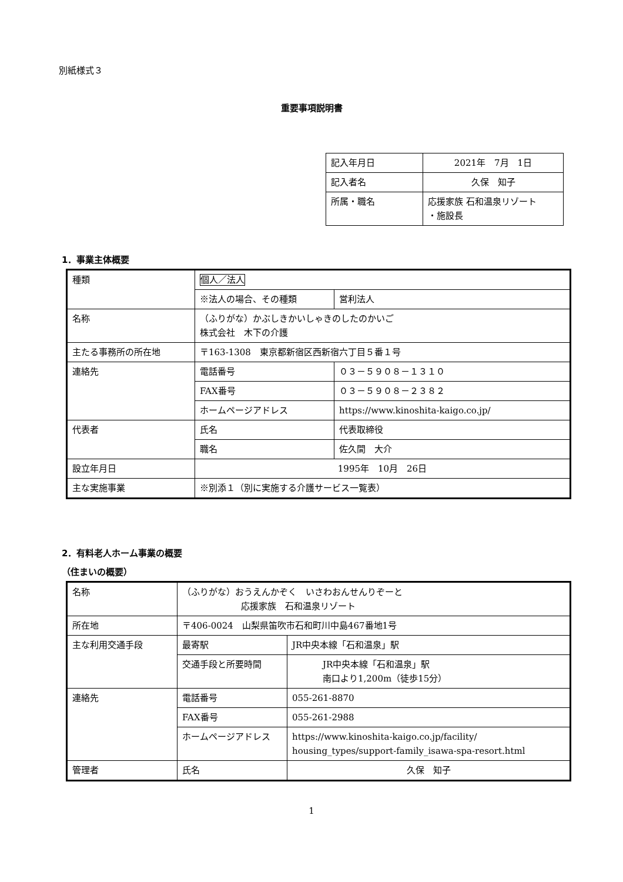別紙様式３
重要事項説明書
| 記入年月日 | 2021年 7月 1日 |
| 記入者名 | 久保 知子 |
| 所属・職名 | 応援家族 石和温泉リゾート ・施設長 |
1．事業主体概要
| 種類 | 個人／法人 | |
| | ※法人の場合、その種類 | 営利法人 |
| 名称 | （ふりがな）かぶしきかいしゃきのしたのかいご 株式会社 木下の介護 | |
| 主たる事務所の所在地 | 〒163-1308 東京都新宿区西新宿六丁目５番１号 | |
| 連絡先 | 電話番号 | ０３－５９０８－１３１０ |
| | FAX番号 | ０３－５９０８－２３８２ |
| | ホームページアドレス | https://www.kinoshita-kaigo.co.jp/ |
| 代表者 | 氏名 | 代表取締役 |
| | 職名 | 佐久間 大介 |
| 設立年月日 | 1995年 10月 26日 | |
| 主な実施事業 | ※別添１（別に実施する介護サービス一覧表） | |
2．有料老人ホーム事業の概要
（住まいの概要）
| 名称 | （ふりがな）おうえんかぞく いさわおんせんりぞーと 応援家族 石和温泉リゾート | |
| 所在地 | 〒406-0024 山梨県笛吹市石和町川中島467番地1号 | |
| 主な利用交通手段 | 最寄駅 | JR中央本線「石和温泉」駅 |
| | 交通手段と所要時間 | JR中央本線「石和温泉」駅 南口より1,200m（徒歩15分） |
| 連絡先 | 電話番号 | 055-261-8870 |
| | FAX番号 | 055-261-2988 |
| | ホームページアドレス | https://www.kinoshita-kaigo.co.jp/facility/ housing_types/support-family_isawa-spa-resort.html |
| 管理者 | 氏名 | 久保 知子 |
1